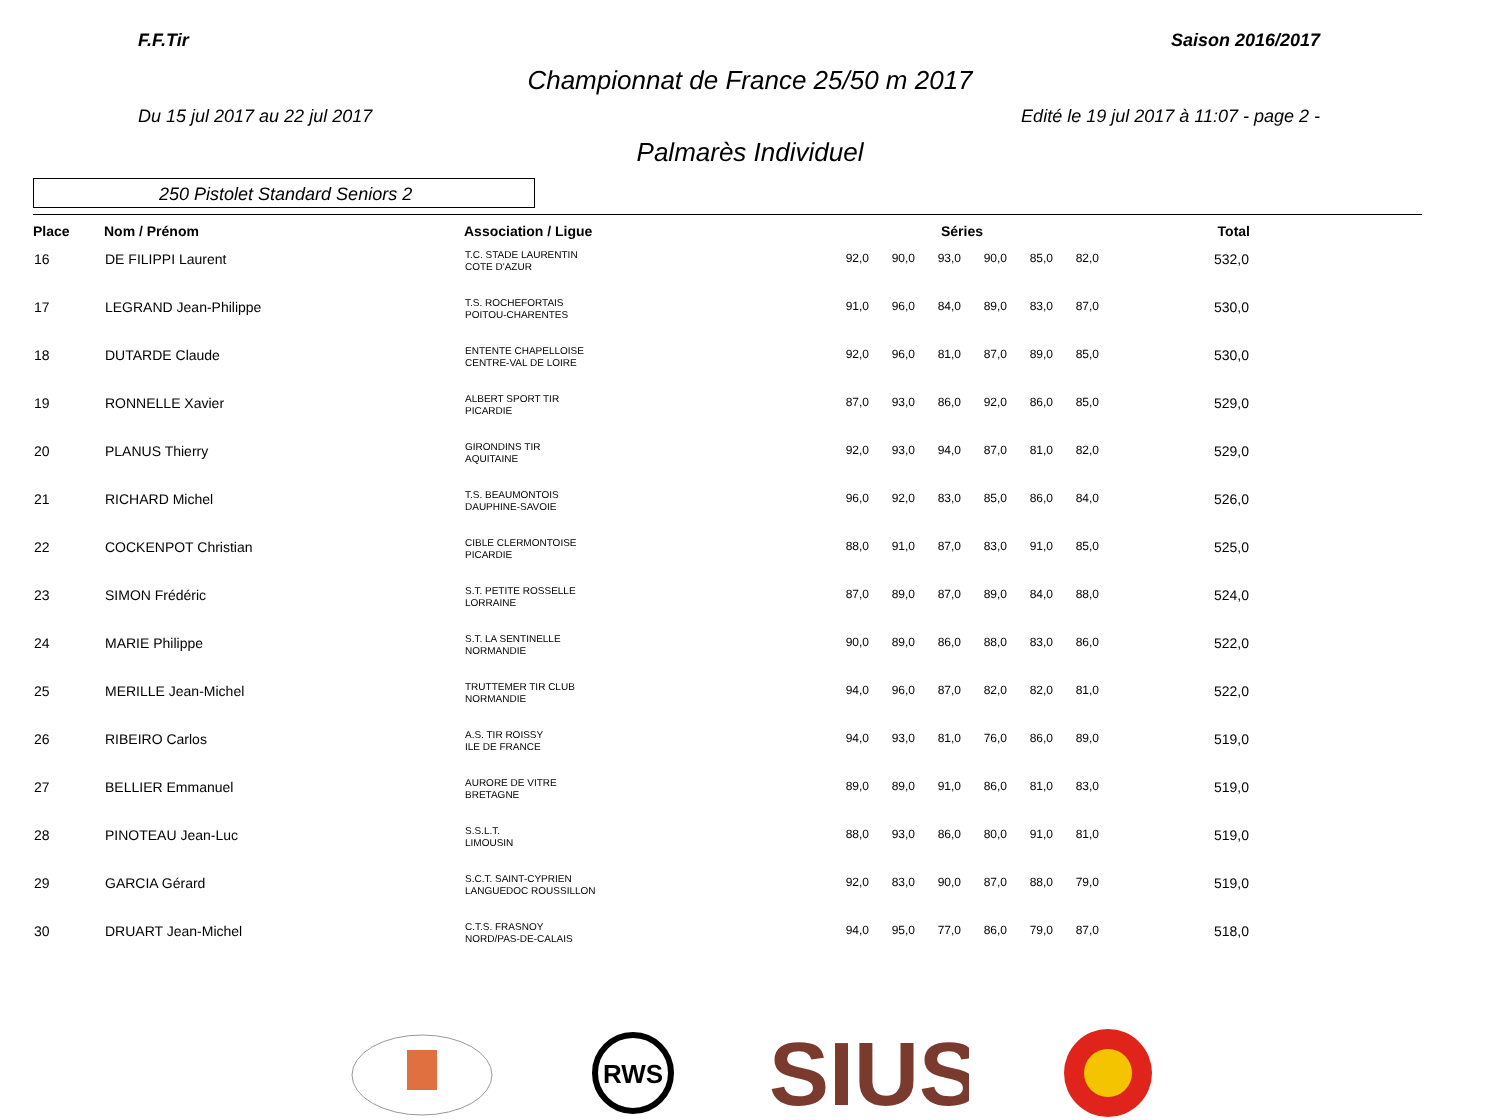F.F.Tir Saison 2016/2017
Championnat de France 25/50 m 2017
Du 15 jul 2017 au 22 jul 2017 Edité le 19 jul 2017 à 11:07 - page 2 -
Palmarès Individuel
250 Pistolet Standard Seniors 2
| Place | Nom / Prénom | Association / Ligue | Séries | | | | | | Total |
| --- | --- | --- | --- | --- | --- | --- | --- | --- | --- |
| 16 | DE FILIPPI Laurent | T.C. STADE LAURENTIN COTE D'AZUR | 92,0 | 90,0 | 93,0 | 90,0 | 85,0 | 82,0 | 532,0 |
| 17 | LEGRAND Jean-Philippe | T.S. ROCHEFORTAIS POITOU-CHARENTES | 91,0 | 96,0 | 84,0 | 89,0 | 83,0 | 87,0 | 530,0 |
| 18 | DUTARDE Claude | ENTENTE CHAPELLOISE CENTRE-VAL DE LOIRE | 92,0 | 96,0 | 81,0 | 87,0 | 89,0 | 85,0 | 530,0 |
| 19 | RONNELLE Xavier | ALBERT SPORT TIR PICARDIE | 87,0 | 93,0 | 86,0 | 92,0 | 86,0 | 85,0 | 529,0 |
| 20 | PLANUS Thierry | GIRONDINS TIR AQUITAINE | 92,0 | 93,0 | 94,0 | 87,0 | 81,0 | 82,0 | 529,0 |
| 21 | RICHARD Michel | T.S. BEAUMONTOIS DAUPHINE-SAVOIE | 96,0 | 92,0 | 83,0 | 85,0 | 86,0 | 84,0 | 526,0 |
| 22 | COCKENPOT Christian | CIBLE CLERMONTOISE PICARDIE | 88,0 | 91,0 | 87,0 | 83,0 | 91,0 | 85,0 | 525,0 |
| 23 | SIMON Frédéric | S.T. PETITE ROSSELLE LORRAINE | 87,0 | 89,0 | 87,0 | 89,0 | 84,0 | 88,0 | 524,0 |
| 24 | MARIE Philippe | S.T. LA SENTINELLE NORMANDIE | 90,0 | 89,0 | 86,0 | 88,0 | 83,0 | 86,0 | 522,0 |
| 25 | MERILLE Jean-Michel | TRUTTEMER TIR CLUB NORMANDIE | 94,0 | 96,0 | 87,0 | 82,0 | 82,0 | 81,0 | 522,0 |
| 26 | RIBEIRO Carlos | A.S. TIR ROISSY ILE DE FRANCE | 94,0 | 93,0 | 81,0 | 76,0 | 86,0 | 89,0 | 519,0 |
| 27 | BELLIER Emmanuel | AURORE DE VITRE BRETAGNE | 89,0 | 89,0 | 91,0 | 86,0 | 81,0 | 83,0 | 519,0 |
| 28 | PINOTEAU Jean-Luc | S.S.L.T. LIMOUSIN | 88,0 | 93,0 | 86,0 | 80,0 | 91,0 | 81,0 | 519,0 |
| 29 | GARCIA Gérard | S.C.T. SAINT-CYPRIEN LANGUEDOC ROUSSILLON | 92,0 | 83,0 | 90,0 | 87,0 | 88,0 | 79,0 | 519,0 |
| 30 | DRUART Jean-Michel | C.T.S. FRASNOY NORD/PAS-DE-CALAIS | 94,0 | 95,0 | 77,0 | 86,0 | 79,0 | 87,0 | 518,0 |
RWS
SIUS